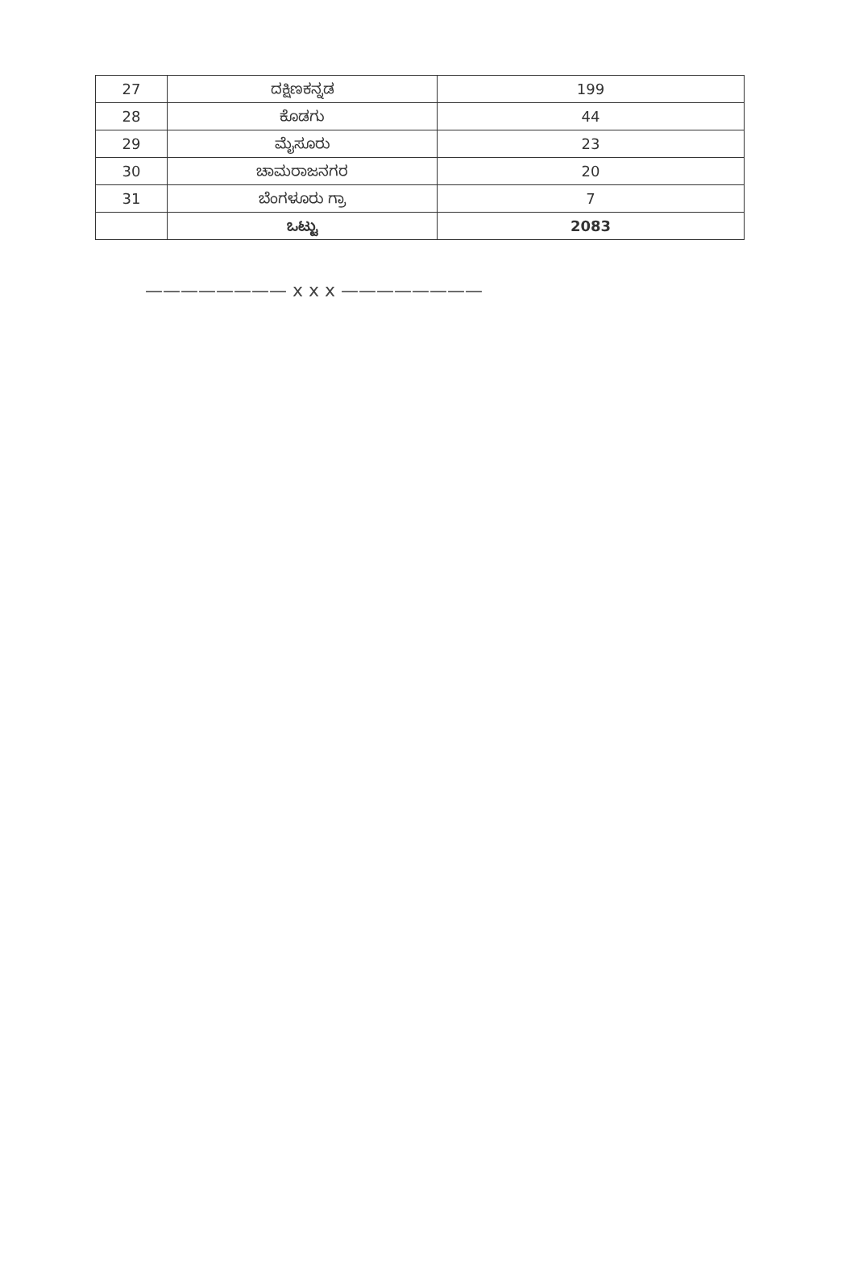| 27 | ದಕ್ಷಿಣಕನ್ನಡ | 199 |
| 28 | ಕೊಡಗು | 44 |
| 29 | ಮೈಸೂರು | 23 |
| 30 | ಚಾಮರಾಜನಗರ | 20 |
| 31 | ಬೆಂಗಳೂರು ಗ್ರಾ | 7 |
| | ಒಟ್ಟು | 2083 |
———————— x x x ————————